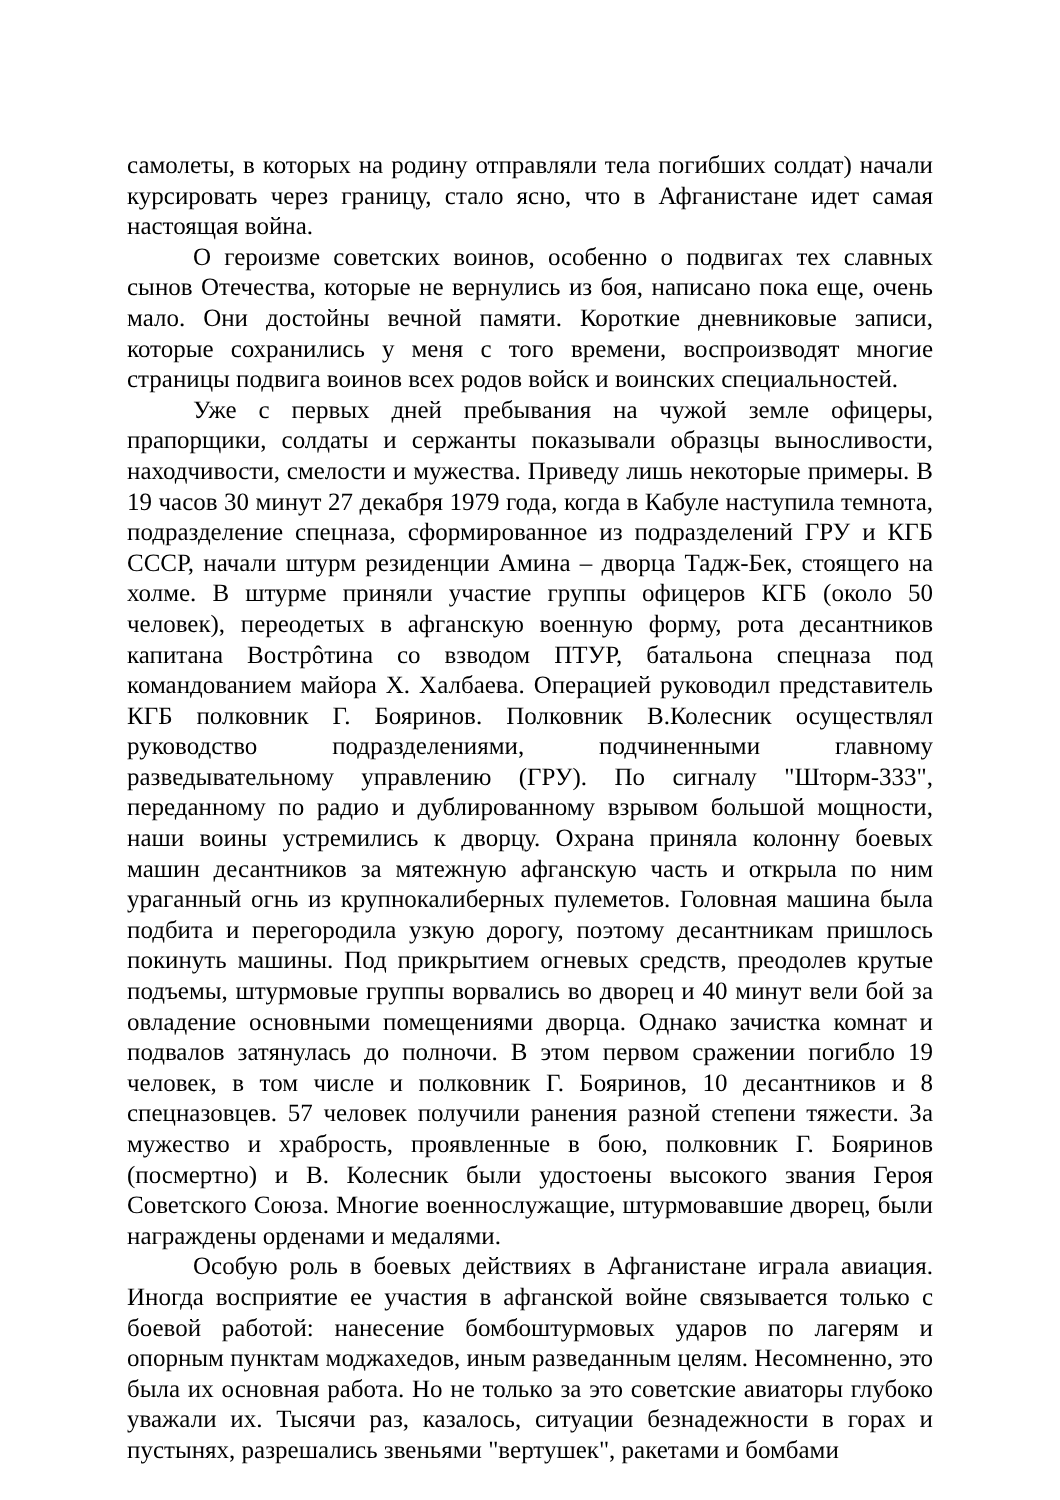самолеты, в которых на родину отправляли тела погибших солдат) начали курсировать через границу, стало ясно, что в Афганистане идет самая настоящая война.
О героизме советских воинов, особенно о подвигах тех славных сынов Отечества, которые не вернулись из боя, написано пока еще, очень мало. Они достойны вечной памяти. Короткие дневниковые записи, которые сохранились у меня с того времени, воспроизводят многие страницы подвига воинов всех родов войск и воинских специальностей.
Уже с первых дней пребывания на чужой земле офицеры, прапорщики, солдаты и сержанты показывали образцы выносливости, находчивости, смелости и мужества. Приведу лишь некоторые примеры. В 19 часов 30 минут 27 декабря 1979 года, когда в Кабуле наступила темнота, подразделение спецназа, сформированное из подразделений ГРУ и КГБ СССР, начали штурм резиденции Амина – дворца Тадж-Бек, стоящего на холме. В штурме приняли участие группы офицеров КГБ (около 50 человек), переодетых в афганскую военную форму, рота десантников капитана Вострôтина со взводом ПТУР, батальона спецназа под командованием майора Х. Халбаева. Операцией руководил представитель КГБ полковник Г. Бояринов. Полковник В.Колесник осуществлял руководство подразделениями, подчиненными главному разведывательному управлению (ГРУ). По сигналу "Шторм-333", переданному по радио и дублированному взрывом большой мощности, наши воины устремились к дворцу. Охрана приняла колонну боевых машин десантников за мятежную афганскую часть и открыла по ним ураганный огнь из крупнокалиберных пулеметов. Головная машина была подбита и перегородила узкую дорогу, поэтому десантникам пришлось покинуть машины. Под прикрытием огневых средств, преодолев крутые подъемы, штурмовые группы ворвались во дворец и 40 минут вели бой за овладение основными помещениями дворца. Однако зачистка комнат и подвалов затянулась до полночи. В этом первом сражении погибло 19 человек, в том числе и полковник Г. Бояринов, 10 десантников и 8 спецназовцев. 57 человек получили ранения разной степени тяжести. За мужество и храбрость, проявленные в бою, полковник Г. Бояринов (посмертно) и В. Колесник были удостоены высокого звания Героя Советского Союза. Многие военнослужащие, штурмовавшие дворец, были награждены орденами и медалями.
Особую роль в боевых действиях в Афганистане играла авиация. Иногда восприятие ее участия в афганской войне связывается только с боевой работой: нанесение бомбоштурмовых ударов по лагерям и опорным пунктам моджахедов, иным разведанным целям. Несомненно, это была их основная работа. Но не только за это советские авиаторы глубоко уважали их. Тысячи раз, казалось, ситуации безнадежности в горах и пустынях, разрешались звеньями "вертушек", ракетами и бомбами